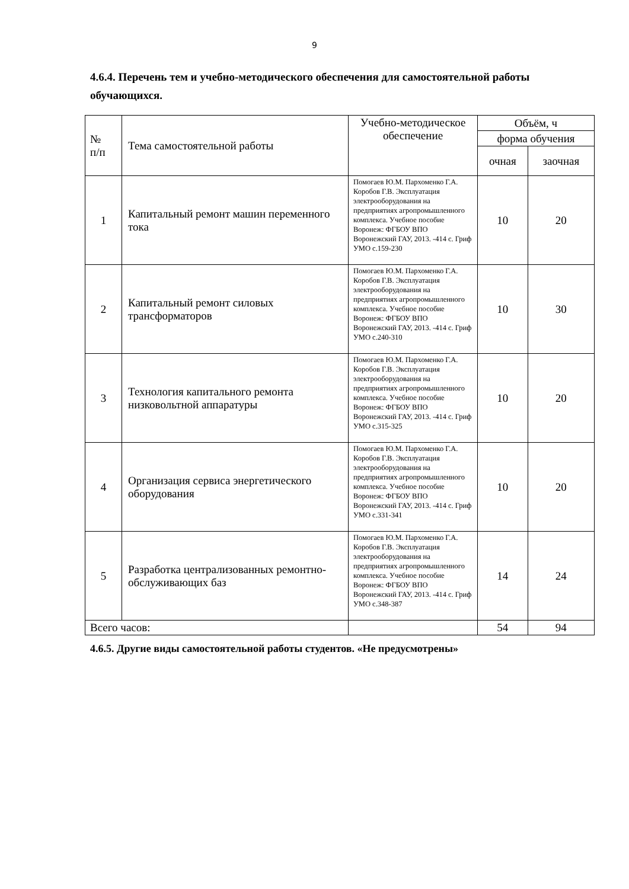9
4.6.4. Перечень тем и учебно-методического обеспечения для самостоятельной работы обучающихся.
| № п/п | Тема самостоятельной работы | Учебно-методическое обеспечение | Объём, ч | |
| --- | --- | --- | --- | --- |
| | | | форма обучения | |
| | | | очная | заочная |
| 1 | Капитальный ремонт машин переменного тока | Помогаев Ю.М. Пархоменко Г.А. Коробов Г.В. Эксплуатация электрооборудования на предприятиях агропромышленного комплекса. Учебное пособие Воронеж: ФГБОУ ВПО Воронежский ГАУ, 2013. -414 с. Гриф УМО с.159-230 | 10 | 20 |
| 2 | Капитальный ремонт силовых трансформаторов | Помогаев Ю.М. Пархоменко Г.А. Коробов Г.В. Эксплуатация электрооборудования на предприятиях агропромышленного комплекса. Учебное пособие Воронеж: ФГБОУ ВПО Воронежский ГАУ, 2013. -414 с. Гриф УМО с.240-310 | 10 | 30 |
| 3 | Технология капитального ремонта низковольтной аппаратуры | Помогаев Ю.М. Пархоменко Г.А. Коробов Г.В. Эксплуатация электрооборудования на предприятиях агропромышленного комплекса. Учебное пособие Воронеж: ФГБОУ ВПО Воронежский ГАУ, 2013. -414 с. Гриф УМО с.315-325 | 10 | 20 |
| 4 | Организация сервиса энергетического оборудования | Помогаев Ю.М. Пархоменко Г.А. Коробов Г.В. Эксплуатация электрооборудования на предприятиях агропромышленного комплекса. Учебное пособие Воронеж: ФГБОУ ВПО Воронежский ГАУ, 2013. -414 с. Гриф УМО с.331-341 | 10 | 20 |
| 5 | Разработка централизованных ремонтно-обслуживающих баз | Помогаев Ю.М. Пархоменко Г.А. Коробов Г.В. Эксплуатация электрооборудования на предприятиях агропромышленного комплекса. Учебное пособие Воронеж: ФГБОУ ВПО Воронежский ГАУ, 2013. -414 с. Гриф УМО с.348-387 | 14 | 24 |
| Всего часов: | | | 54 | 94 |
4.6.5. Другие виды самостоятельной работы студентов. «Не предусмотрены»